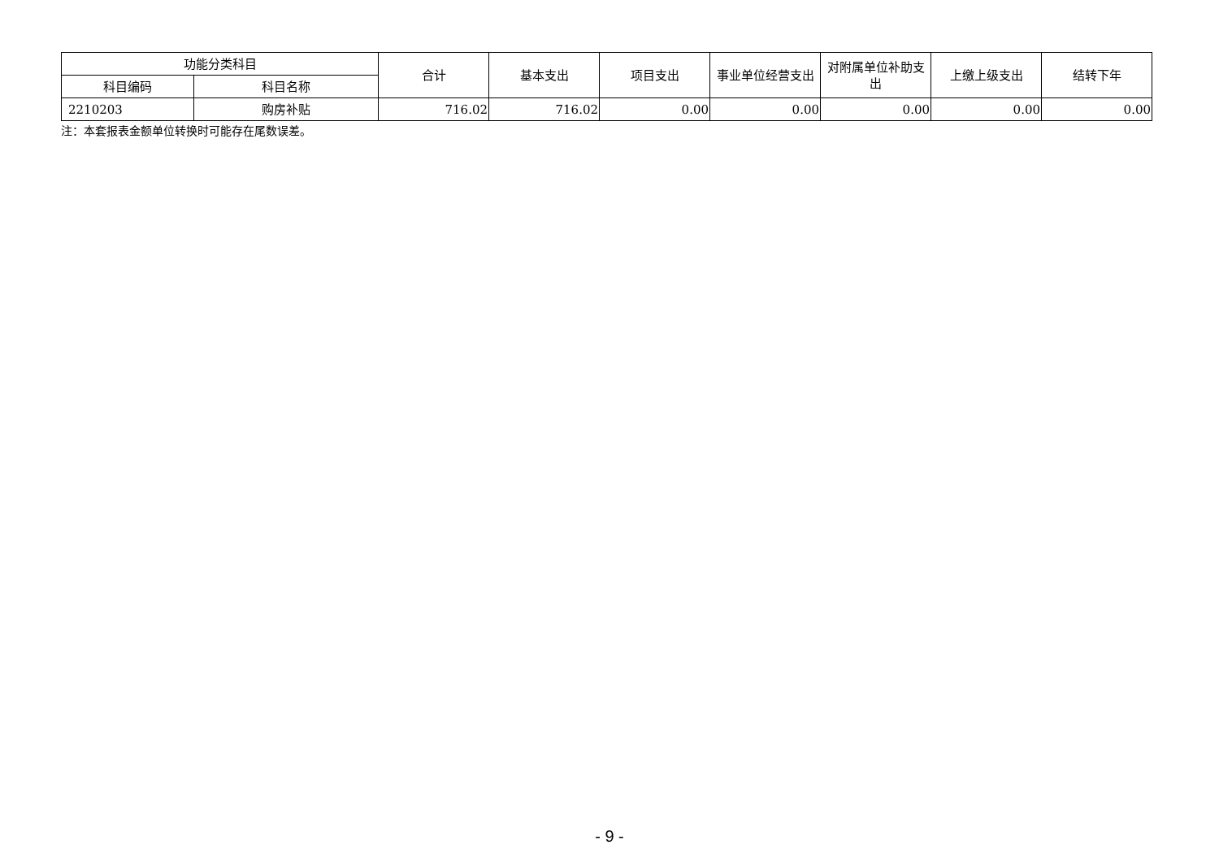| 功能分类科目 | | 合计 | 基本支出 | 项目支出 | 事业单位经营支出 | 对附属单位补助支出 | 上缴上级支出 | 结转下年 |
| --- | --- | --- | --- | --- | --- | --- | --- | --- |
| 科目编码 | 科目名称 | | | | | | | |
| 2210203 | 购房补贴 | 716.02 | 716.02 | 0.00 | 0.00 | 0.00 | 0.00 | 0.00 |
注：本套报表金额单位转换时可能存在尾数误差。
- 9 -